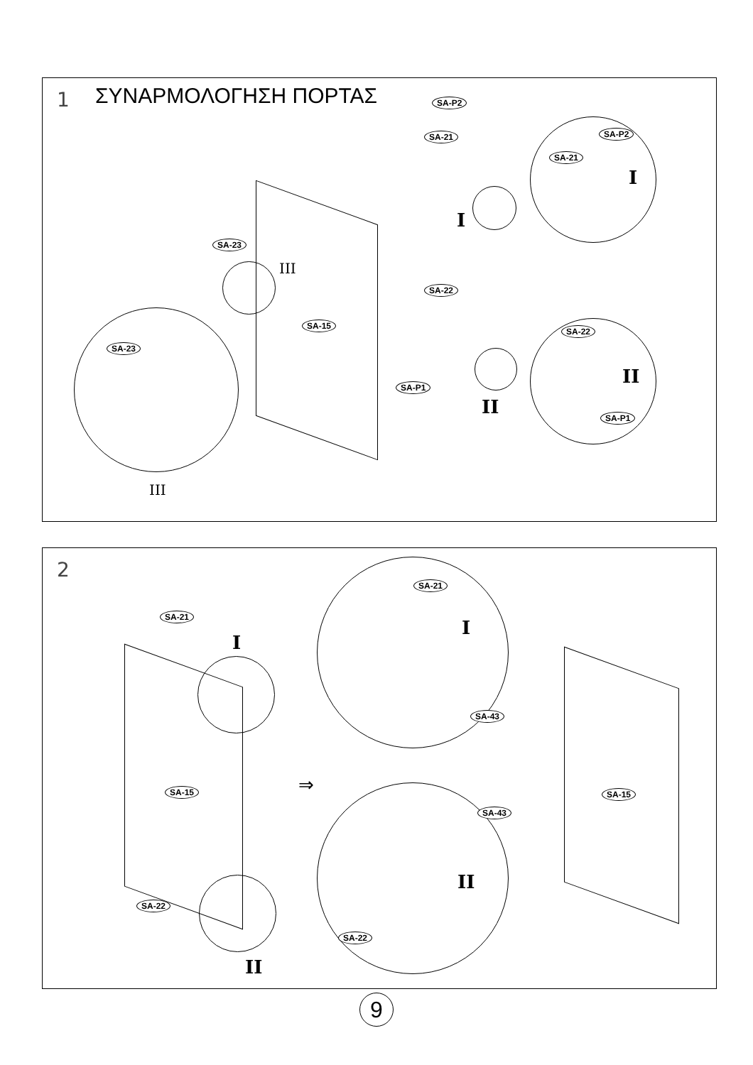1 ΣΥΝΑΡΜΟΛΟΓΗΣΗ ΠΟΡΤΑΣ SA-P2
SA-21 SA-P2
SA-21
I
I
SA-23
III
SA-22
SA-15
SA-23
SA-22
SA-P1 II
II SA-P1
III
2
SA-21
I
SA-21
I
SA-43
SA-15 ⇒ SA-15
SA-43
II
SA-22
SA-22
II
9